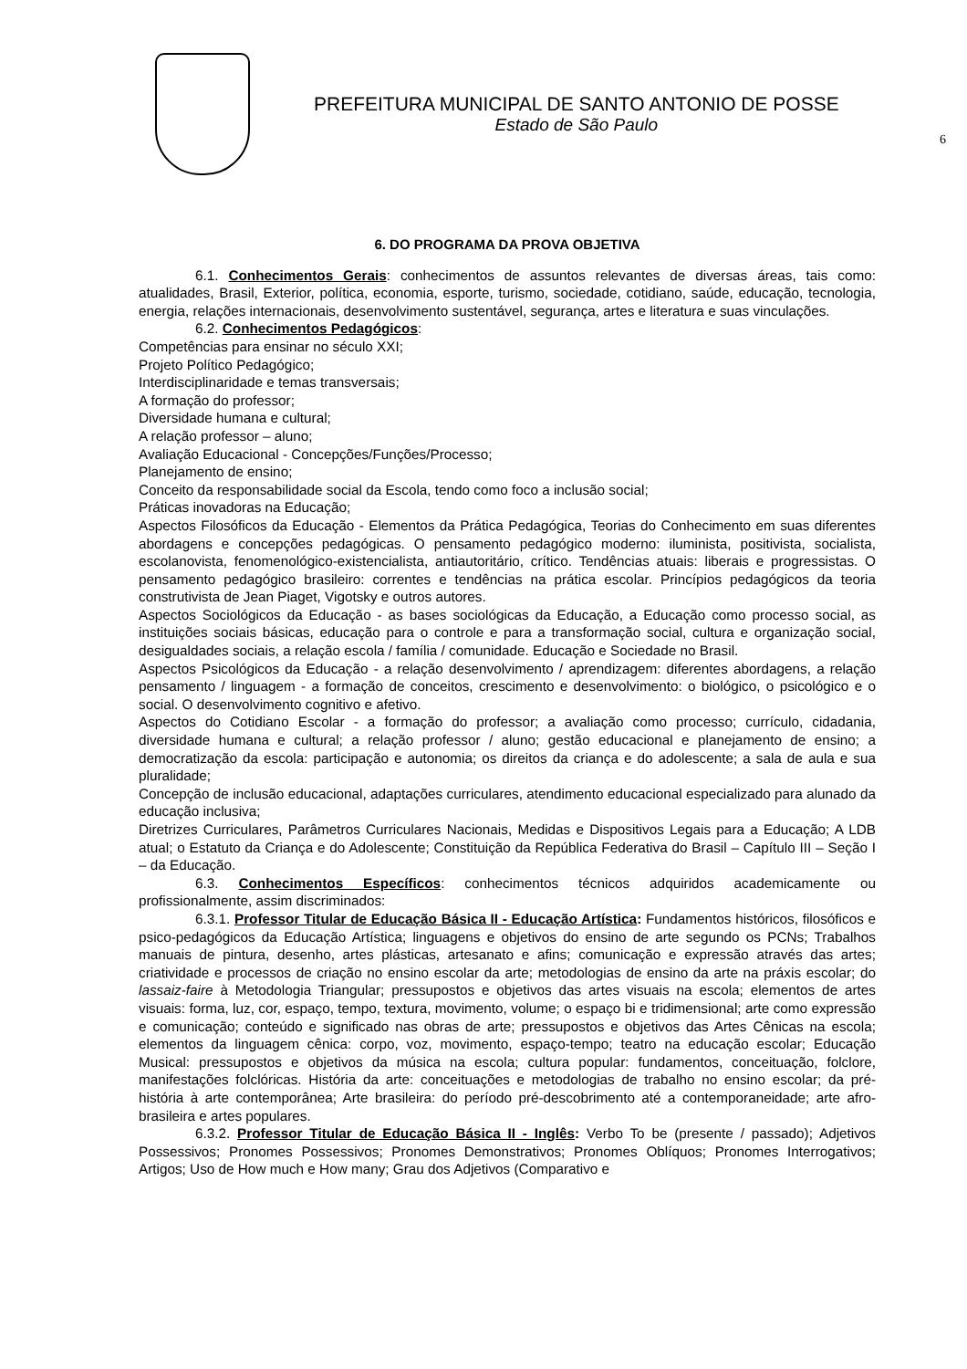PREFEITURA MUNICIPAL DE SANTO ANTONIO DE POSSE
Estado de São Paulo
6
6. DO PROGRAMA DA PROVA OBJETIVA
6.1. Conhecimentos Gerais: conhecimentos de assuntos relevantes de diversas áreas, tais como: atualidades, Brasil, Exterior, política, economia, esporte, turismo, sociedade, cotidiano, saúde, educação, tecnologia, energia, relações internacionais, desenvolvimento sustentável, segurança, artes e literatura e suas vinculações.
6.2. Conhecimentos Pedagógicos:
Competências para ensinar no século XXI;
Projeto Político Pedagógico;
Interdisciplinaridade e temas transversais;
A formação do professor;
Diversidade humana e cultural;
A relação professor – aluno;
Avaliação Educacional - Concepções/Funções/Processo;
Planejamento de ensino;
Conceito da responsabilidade social da Escola, tendo como foco a inclusão social;
Práticas inovadoras na Educação;
Aspectos Filosóficos da Educação - Elementos da Prática Pedagógica, Teorias do Conhecimento em suas diferentes abordagens e concepções pedagógicas. O pensamento pedagógico moderno: iluminista, positivista, socialista, escolanovista, fenomenológico-existencialista, antiautoritário, crítico. Tendências atuais: liberais e progressistas. O pensamento pedagógico brasileiro: correntes e tendências na prática escolar. Princípios pedagógicos da teoria construtivista de Jean Piaget, Vigotsky e outros autores.
Aspectos Sociológicos da Educação - as bases sociológicas da Educação, a Educação como processo social, as instituições sociais básicas, educação para o controle e para a transformação social, cultura e organização social, desigualdades sociais, a relação escola / família / comunidade. Educação e Sociedade no Brasil.
Aspectos Psicológicos da Educação - a relação desenvolvimento / aprendizagem: diferentes abordagens, a relação pensamento / linguagem - a formação de conceitos, crescimento e desenvolvimento: o biológico, o psicológico e o social. O desenvolvimento cognitivo e afetivo.
Aspectos do Cotidiano Escolar - a formação do professor; a avaliação como processo; currículo, cidadania, diversidade humana e cultural; a relação professor / aluno; gestão educacional e planejamento de ensino; a democratização da escola: participação e autonomia; os direitos da criança e do adolescente; a sala de aula e sua pluralidade;
Concepção de inclusão educacional, adaptações curriculares, atendimento educacional especializado para alunado da educação inclusiva;
Diretrizes Curriculares, Parâmetros Curriculares Nacionais, Medidas e Dispositivos Legais para a Educação; A LDB atual; o Estatuto da Criança e do Adolescente; Constituição da República Federativa do Brasil – Capítulo III – Seção I – da Educação.
6.3. Conhecimentos Específicos: conhecimentos técnicos adquiridos academicamente ou profissionalmente, assim discriminados:
6.3.1. Professor Titular de Educação Básica II - Educação Artística: Fundamentos históricos, filosóficos e psico-pedagógicos da Educação Artística; linguagens e objetivos do ensino de arte segundo os PCNs; Trabalhos manuais de pintura, desenho, artes plásticas, artesanato e afins; comunicação e expressão através das artes; criatividade e processos de criação no ensino escolar da arte; metodologias de ensino da arte na práxis escolar; do lassaiz-faire à Metodologia Triangular; pressupostos e objetivos das artes visuais na escola; elementos de artes visuais: forma, luz, cor, espaço, tempo, textura, movimento, volume; o espaço bi e tridimensional; arte como expressão e comunicação; conteúdo e significado nas obras de arte; pressupostos e objetivos das Artes Cênicas na escola; elementos da linguagem cênica: corpo, voz, movimento, espaço-tempo; teatro na educação escolar; Educação Musical: pressupostos e objetivos da música na escola; cultura popular: fundamentos, conceituação, folclore, manifestações folclóricas. História da arte: conceituações e metodologias de trabalho no ensino escolar; da pré-história à arte contemporânea; Arte brasileira: do período pré-descobrimento até a contemporaneidade; arte afro-brasileira e artes populares.
6.3.2. Professor Titular de Educação Básica II - Inglês: Verbo To be (presente / passado); Adjetivos Possessivos; Pronomes Possessivos; Pronomes Demonstrativos; Pronomes Oblíquos; Pronomes Interrogativos; Artigos; Uso de How much e How many; Grau dos Adjetivos (Comparativo e